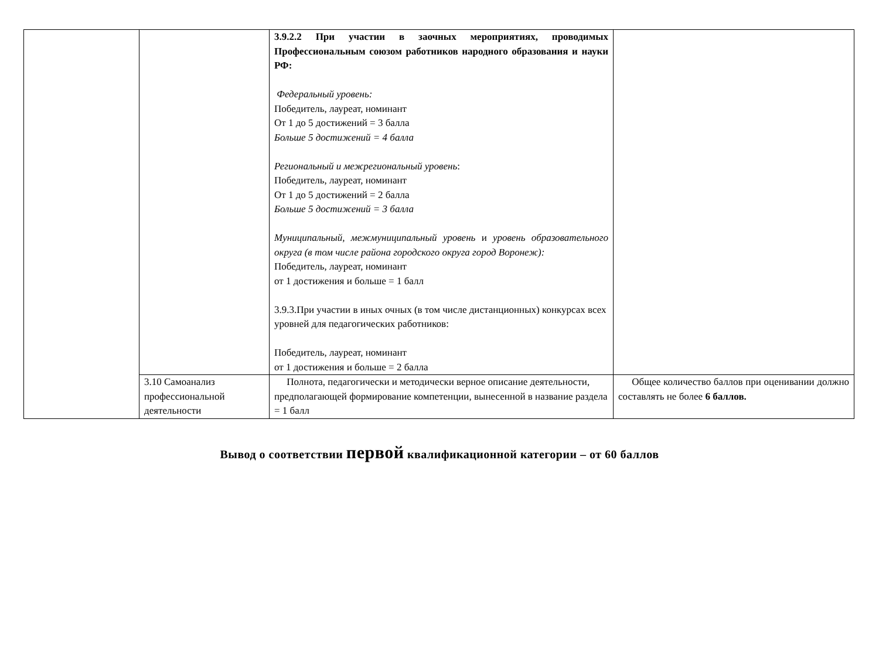| | | 3.9.2.2 При участии в заочных мероприятиях, проводимых Профессиональным союзом работников народного образования и науки РФ: Федеральный уровень: Победитель, лауреат, номинант От 1 до 5 достижений = 3 балла Больше 5 достижений = 4 балла Региональный и межрегиональный уровень : Победитель, лауреат, номинант От 1 до 5 достижений = 2 балла Больше 5 достижений = 3 балла Муниципальный, межмуниципальный уровень и уровень образовательного округа (в том числе района городского округа город Воронеж): Победитель, лауреат, номинант от 1 достижения и больше = 1 балл 3.9.3.При участии в иных очных (в том числе дистанционных) конкурсах всех уровней для педагогических работников: Победитель, лауреат, номинант от 1 достижения и больше = 2 балла | |
| | 3.10 Самоанализ профессиональной деятельности | Полнота, педагогически и методически верное описание деятельности, предполагающей формирование компетенции, вынесенной в название раздела = 1 балл | Общее количество баллов при оценивании должно составлять не более 6 баллов. |
Вывод о соответствии первой квалификационной категории – от 60 баллов